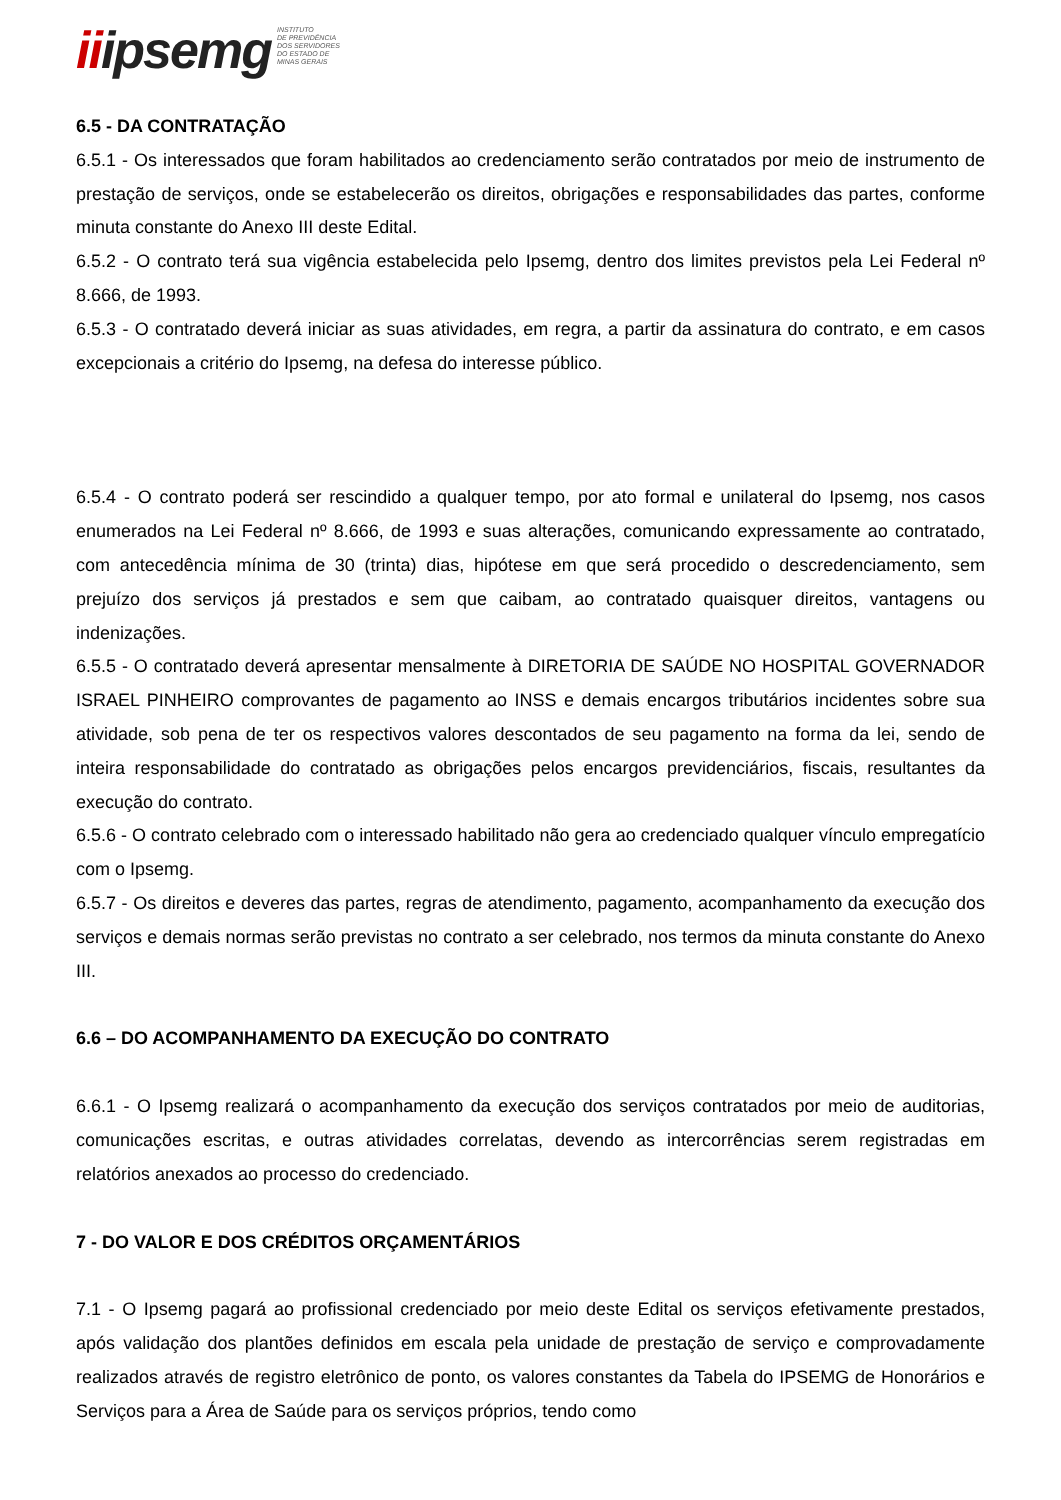iiipsemg
INSTITUTO
DE PREVIDÊNCIA
DOS SERVIDORES
DO ESTADO DE
MINAS GERAIS
6.5 - DA CONTRATAÇÃO
6.5.1 - Os interessados que foram habilitados ao credenciamento serão contratados por meio de instrumento de prestação de serviços, onde se estabelecerão os direitos, obrigações e responsabilidades das partes, conforme minuta constante do Anexo III deste Edital.
6.5.2 - O contrato terá sua vigência estabelecida pelo Ipsemg, dentro dos limites previstos pela Lei Federal nº 8.666, de 1993.
6.5.3 - O contratado deverá iniciar as suas atividades, em regra, a partir da assinatura do contrato, e em casos excepcionais a critério do Ipsemg, na defesa do interesse público.
6.5.4 - O contrato poderá ser rescindido a qualquer tempo, por ato formal e unilateral do Ipsemg, nos casos enumerados na Lei Federal nº 8.666, de 1993 e suas alterações, comunicando expressamente ao contratado, com antecedência mínima de 30 (trinta) dias, hipótese em que será procedido o descredenciamento, sem prejuízo dos serviços já prestados e sem que caibam, ao contratado quaisquer direitos, vantagens ou indenizações.
6.5.5 - O contratado deverá apresentar mensalmente à DIRETORIA DE SAÚDE NO HOSPITAL GOVERNADOR ISRAEL PINHEIRO comprovantes de pagamento ao INSS e demais encargos tributários incidentes sobre sua atividade, sob pena de ter os respectivos valores descontados de seu pagamento na forma da lei, sendo de inteira responsabilidade do contratado as obrigações pelos encargos previdenciários, fiscais, resultantes da execução do contrato.
6.5.6 - O contrato celebrado com o interessado habilitado não gera ao credenciado qualquer vínculo empregatício com o Ipsemg.
6.5.7 - Os direitos e deveres das partes, regras de atendimento, pagamento, acompanhamento da execução dos serviços e demais normas serão previstas no contrato a ser celebrado, nos termos da minuta constante do Anexo III.
6.6 – DO ACOMPANHAMENTO DA EXECUÇÃO DO CONTRATO
6.6.1 - O Ipsemg realizará o acompanhamento da execução dos serviços contratados por meio de auditorias, comunicações escritas, e outras atividades correlatas, devendo as intercorrências serem registradas em relatórios anexados ao processo do credenciado.
7 - DO VALOR E DOS CRÉDITOS ORÇAMENTÁRIOS
7.1 - O Ipsemg pagará ao profissional credenciado por meio deste Edital os serviços efetivamente prestados, após validação dos plantões definidos em escala pela unidade de prestação de serviço e comprovadamente realizados através de registro eletrônico de ponto, os valores constantes da Tabela do IPSEMG de Honorários e Serviços para a Área de Saúde para os serviços próprios, tendo como